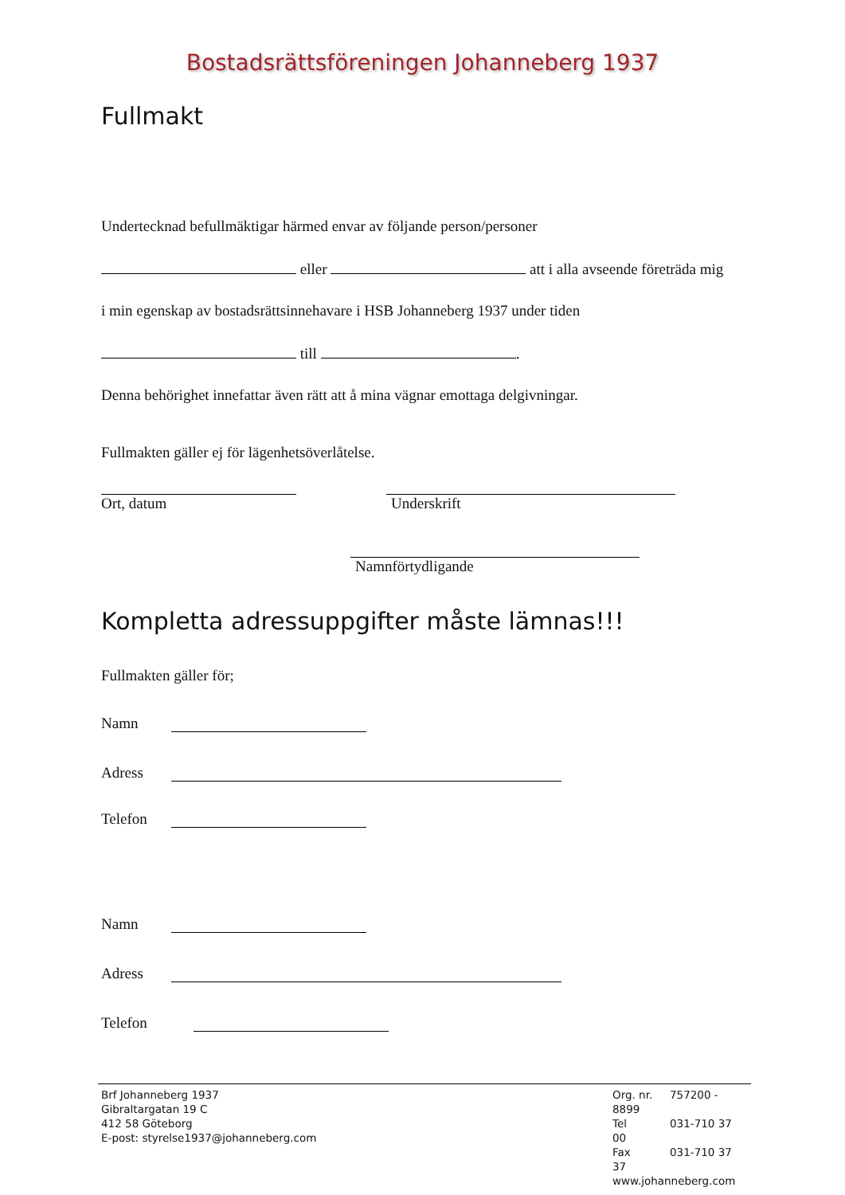Bostadsrättsföreningen Johanneberg 1937
Fullmakt
Undertecknad befullmäktigar härmed envar av följande person/personer
eller att i alla avseende företräda mig
i min egenskap av bostadsrättsinnehavare i HSB Johanneberg 1937 under tiden
till .
Denna behörighet innefattar även rätt att å mina vägnar emottaga delgivningar.
Fullmakten gäller ej för lägenhetsöverlåtelse.
Ort, datum Underskrift
Namnförtydligande
Kompletta adressuppgifter måste lämnas!!!
Fullmakten gäller för;
Namn
Adress
Telefon
Namn
Adress
Telefon
Brf Johanneberg 1937
Gibraltargatan 19 C
412 58 Göteborg
E-post: styrelse1937@johanneberg.com
Org. nr. 757200 - 8899
Tel 031-710 37 00
Fax 031-710 37 37
www.johanneberg.com